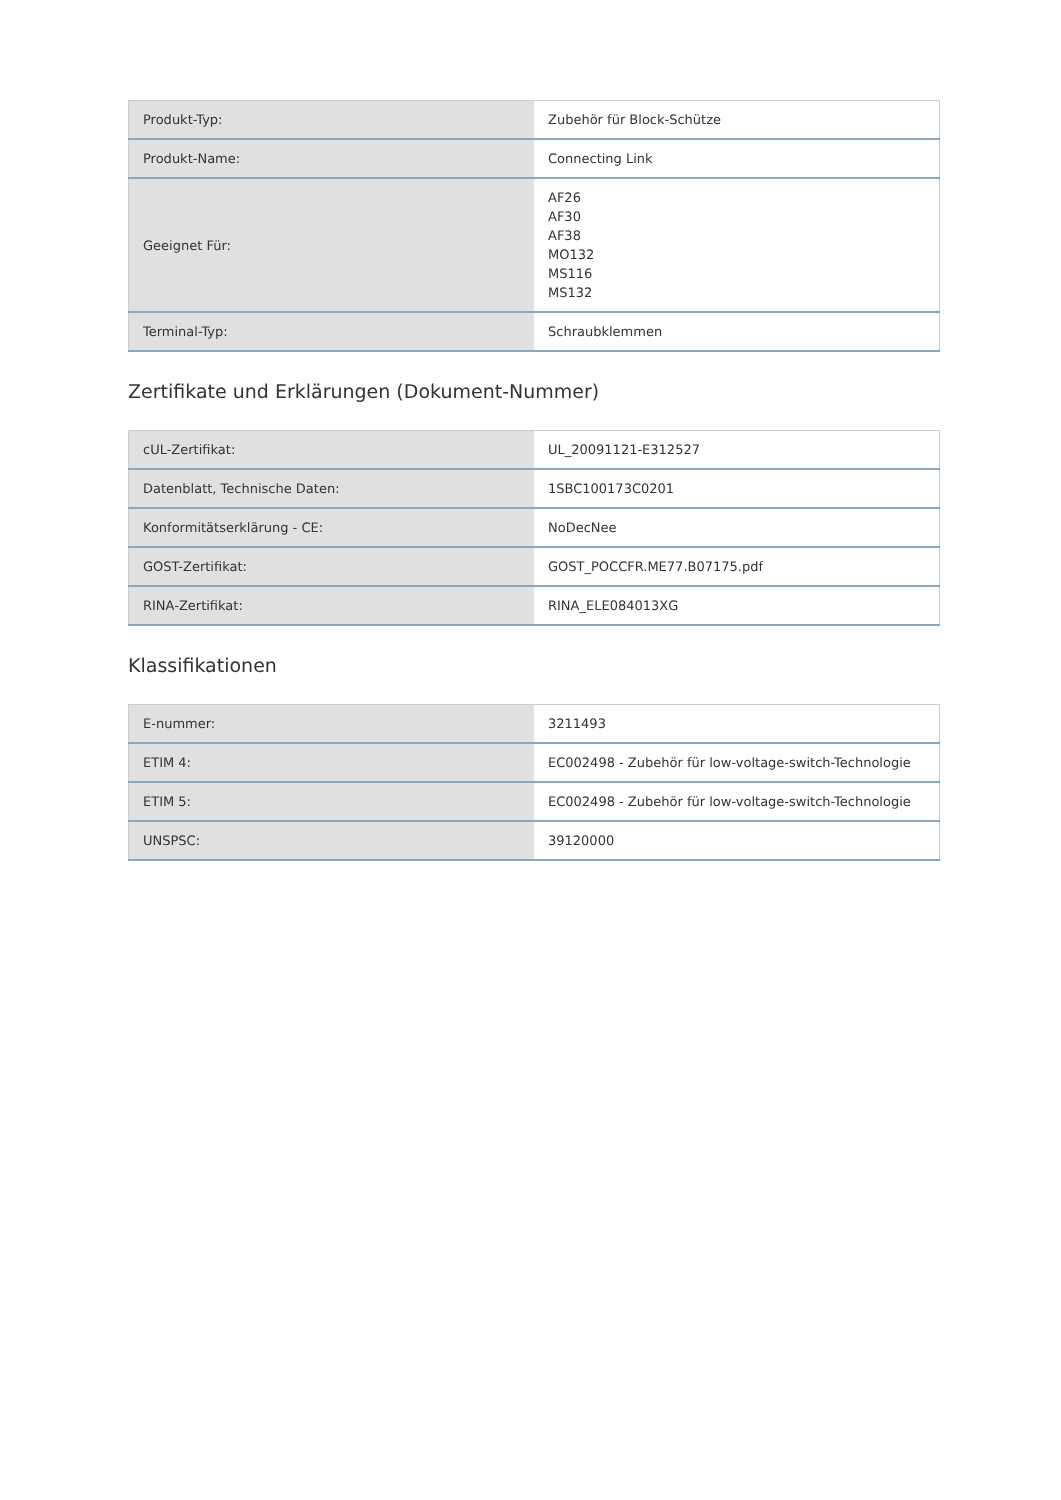| Produkt-Typ: | Zubehör für Block-Schütze |
| Produkt-Name: | Connecting Link |
| Geeignet Für: | AF26 AF30 AF38 MO132 MS116 MS132 |
| Terminal-Typ: | Schraubklemmen |
Zertifikate und Erklärungen (Dokument-Nummer)
| cUL-Zertifikat: | UL_20091121-E312527 |
| Datenblatt, Technische Daten: | 1SBC100173C0201 |
| Konformitätserklärung - CE: | NoDecNee |
| GOST-Zertifikat: | GOST_POCCFR.ME77.B07175.pdf |
| RINA-Zertifikat: | RINA_ELE084013XG |
Klassifikationen
| E-nummer: | 3211493 |
| ETIM 4: | EC002498 - Zubehör für low-voltage-switch-Technologie |
| ETIM 5: | EC002498 - Zubehör für low-voltage-switch-Technologie |
| UNSPSC: | 39120000 |